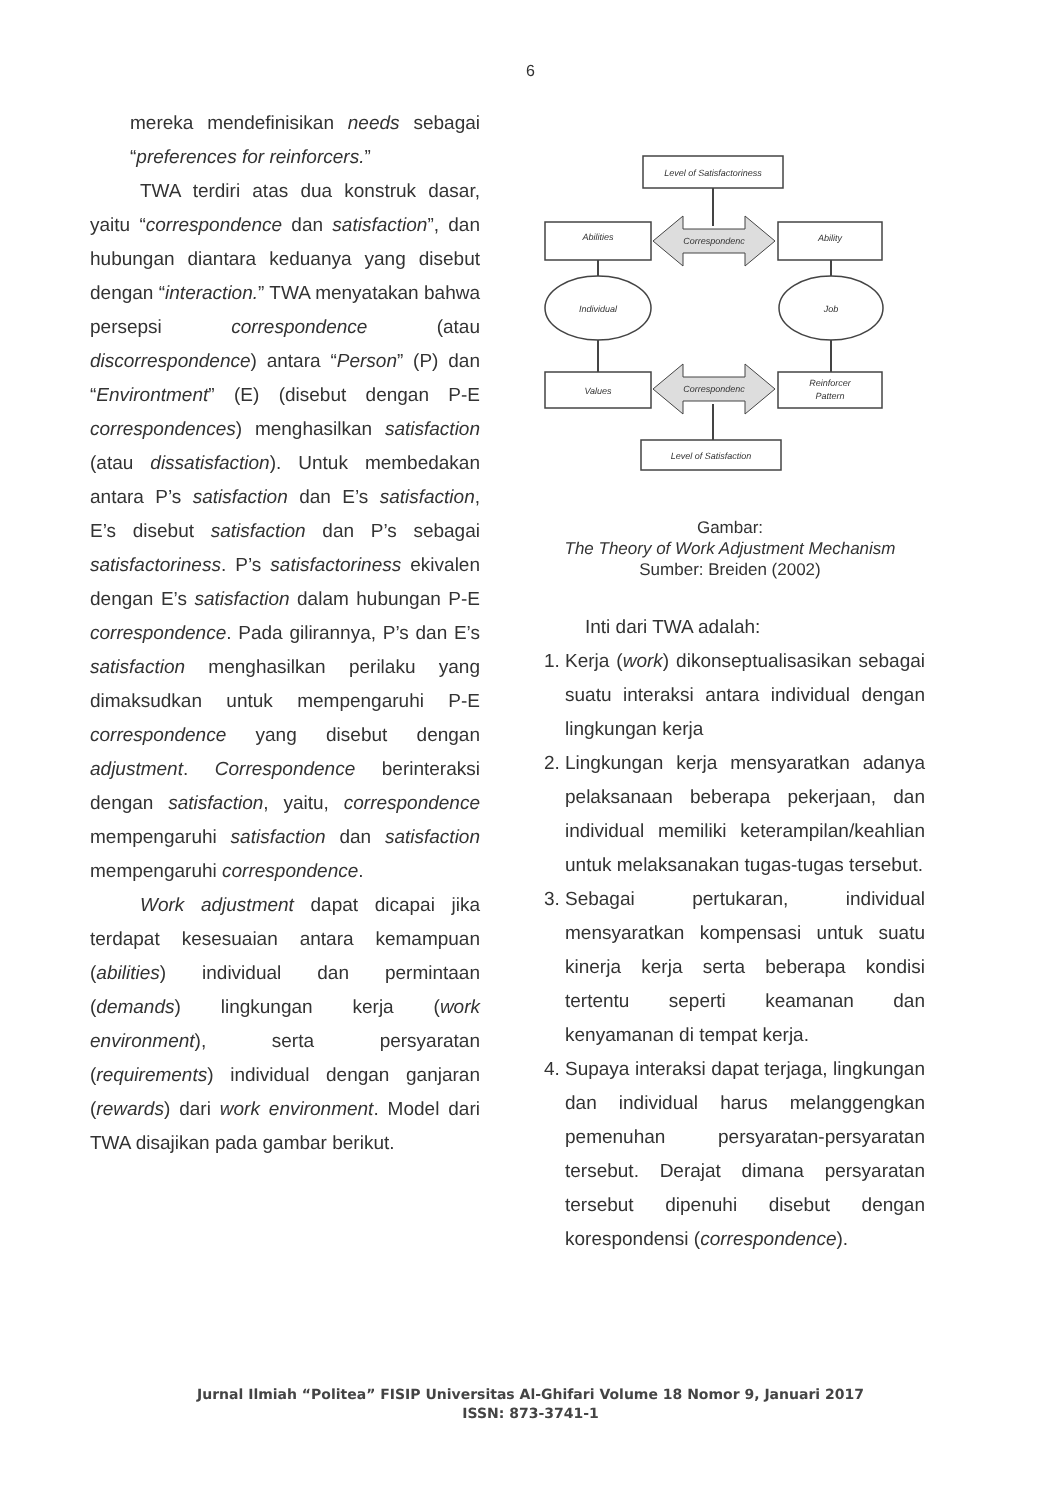6
mereka mendefinisikan needs sebagai “preferences for reinforcers.”
TWA terdiri atas dua konstruk dasar, yaitu “correspondence dan satisfaction”, dan hubungan diantara keduanya yang disebut dengan “interaction.” TWA menyatakan bahwa persepsi correspondence (atau discorrespondence) antara “Person” (P) dan “Environtment” (E) (disebut dengan P-E correspondences) menghasilkan satisfaction (atau dissatisfaction). Untuk membedakan antara P’s satisfaction dan E’s satisfaction, E’s disebut satisfaction dan P’s sebagai satisfactoriness. P’s satisfactoriness ekivalen dengan E’s satisfaction dalam hubungan P-E correspondence. Pada gilirannya, P’s dan E’s satisfaction menghasilkan perilaku yang dimaksudkan untuk mempengaruhi P-E correspondence yang disebut dengan adjustment. Correspondence berinteraksi dengan satisfaction, yaitu, correspondence mempengaruhi satisfaction dan satisfaction mempengaruhi correspondence.
Work adjustment dapat dicapai jika terdapat kesesuaian antara kemampuan (abilities) individual dan permintaan (demands) lingkungan kerja (work environment), serta persyaratan (requirements) individual dengan ganjaran (rewards) dari work environment. Model dari TWA disajikan pada gambar berikut.
Level of Satisfactoriness
Abilities
Correspondenc
Ability
Individual
Job
Values
Correspondenc
Reinforcer
Pattern
Level of Satisfaction
Gambar:
The Theory of Work Adjustment Mechanism
Sumber: Breiden (2002)
Inti dari TWA adalah:
1. Kerja (work) dikonseptualisasikan sebagai suatu interaksi antara individual dengan lingkungan kerja
2. Lingkungan kerja mensyaratkan adanya pelaksanaan beberapa pekerjaan, dan individual memiliki keterampilan/keahlian untuk melaksanakan tugas-tugas tersebut.
3. Sebagai pertukaran, individual mensyaratkan kompensasi untuk suatu kinerja kerja serta beberapa kondisi tertentu seperti keamanan dan kenyamanan di tempat kerja.
4. Supaya interaksi dapat terjaga, lingkungan dan individual harus melanggengkan pemenuhan persyaratan-persyaratan tersebut. Derajat dimana persyaratan tersebut dipenuhi disebut dengan korespondensi (correspondence).
Jurnal Ilmiah “Politea” FISIP Universitas Al-Ghifari Volume 18 Nomor 9, Januari 2017
ISSN: 873-3741-1